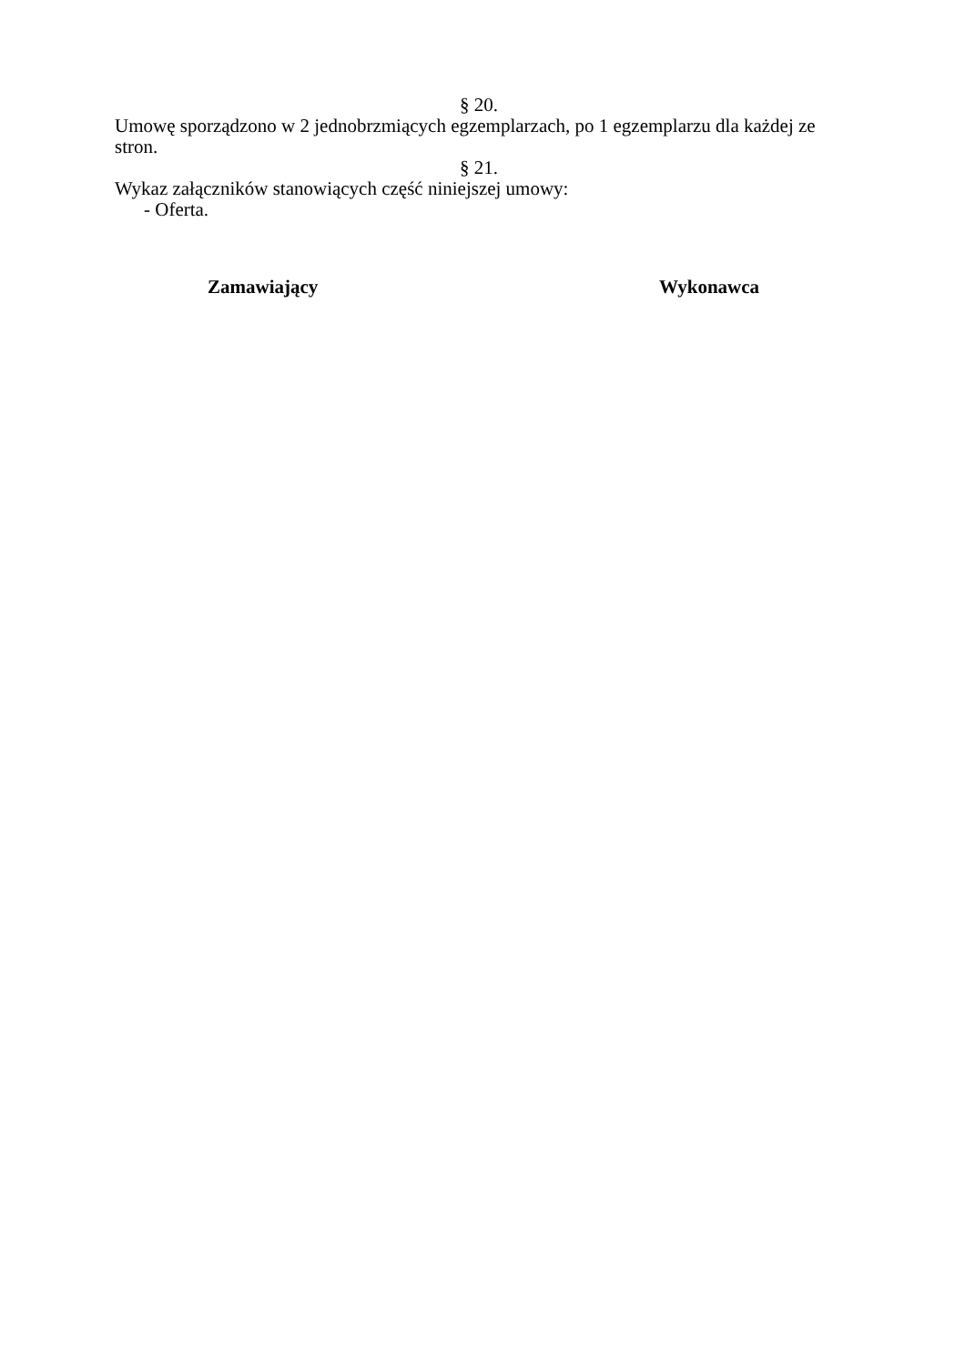§ 20.
Umowę sporządzono w 2 jednobrzmiących egzemplarzach, po 1 egzemplarzu dla każdej ze stron.
§ 21.
Wykaz załączników stanowiących część niniejszej umowy:
- Oferta.
Zamawiający Wykonawca